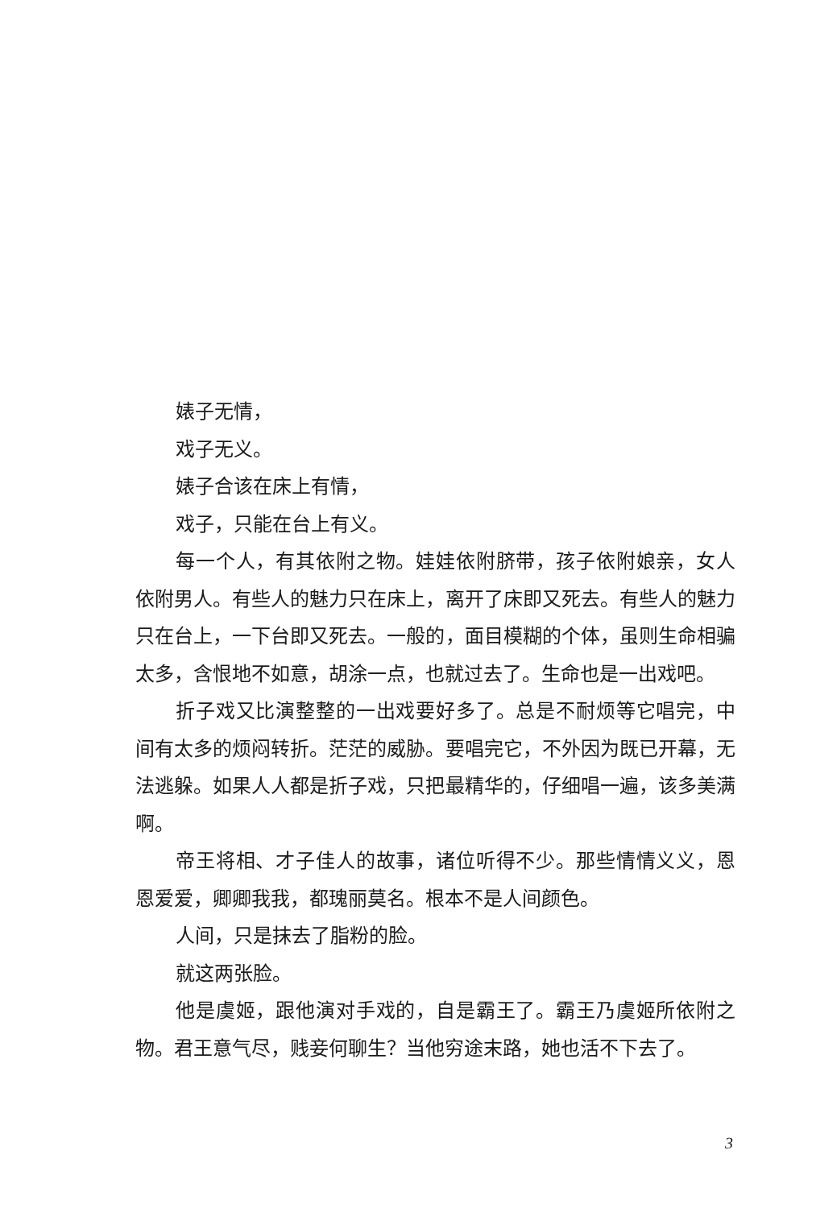婊子无情，
戏子无义。
婊子合该在床上有情，
戏子，只能在台上有义。
每一个人，有其依附之物。娃娃依附脐带，孩子依附娘亲，女人依附男人。有些人的魅力只在床上，离开了床即又死去。有些人的魅力只在台上，一下台即又死去。一般的，面目模糊的个体，虽则生命相骗太多，含恨地不如意，胡涂一点，也就过去了。生命也是一出戏吧。
折子戏又比演整整的一出戏要好多了。总是不耐烦等它唱完，中间有太多的烦闷转折。茫茫的威胁。要唱完它，不外因为既已开幕，无法逃躲。如果人人都是折子戏，只把最精华的，仔细唱一遍，该多美满啊。
帝王将相、才子佳人的故事，诸位听得不少。那些情情义义，恩恩爱爱，卿卿我我，都瑰丽莫名。根本不是人间颜色。
人间，只是抹去了脂粉的脸。
就这两张脸。
他是虞姬，跟他演对手戏的，自是霸王了。霸王乃虞姬所依附之物。君王意气尽，贱妾何聊生？当他穷途末路，她也活不下去了。
3